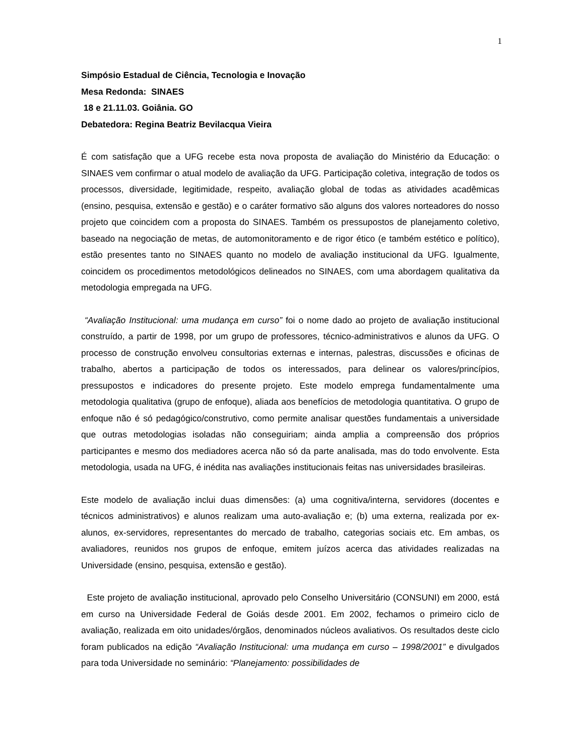1
Simpósio Estadual de Ciência, Tecnologia e Inovação
Mesa Redonda: SINAES
18 e 21.11.03. Goiânia. GO
Debatedora: Regina Beatriz Bevilacqua Vieira
É com satisfação que a UFG recebe esta nova proposta de avaliação do Ministério da Educação: o SINAES vem confirmar o atual modelo de avaliação da UFG. Participação coletiva, integração de todos os processos, diversidade, legitimidade, respeito, avaliação global de todas as atividades acadêmicas (ensino, pesquisa, extensão e gestão) e o caráter formativo são alguns dos valores norteadores do nosso projeto que coincidem com a proposta do SINAES. Também os pressupostos de planejamento coletivo, baseado na negociação de metas, de automonitoramento e de rigor ético (e também estético e político), estão presentes tanto no SINAES quanto no modelo de avaliação institucional da UFG. Igualmente, coincidem os procedimentos metodológicos delineados no SINAES, com uma abordagem qualitativa da metodologia empregada na UFG.
“Avaliação Institucional: uma mudança em curso” foi o nome dado ao projeto de avaliação institucional construído, a partir de 1998, por um grupo de professores, técnico-administrativos e alunos da UFG. O processo de construção envolveu consultorias externas e internas, palestras, discussões e oficinas de trabalho, abertos a participação de todos os interessados, para delinear os valores/princípios, pressupostos e indicadores do presente projeto. Este modelo emprega fundamentalmente uma metodologia qualitativa (grupo de enfoque), aliada aos benefícios de metodologia quantitativa. O grupo de enfoque não é só pedagógico/construtivo, como permite analisar questões fundamentais a universidade que outras metodologias isoladas não conseguiriam; ainda amplia a compreensão dos próprios participantes e mesmo dos mediadores acerca não só da parte analisada, mas do todo envolvente. Esta metodologia, usada na UFG, é inédita nas avaliações institucionais feitas nas universidades brasileiras.
Este modelo de avaliação inclui duas dimensões: (a) uma cognitiva/interna, servidores (docentes e técnicos administrativos) e alunos realizam uma auto-avaliação e; (b) uma externa, realizada por ex-alunos, ex-servidores, representantes do mercado de trabalho, categorias sociais etc. Em ambas, os avaliadores, reunidos nos grupos de enfoque, emitem juízos acerca das atividades realizadas na Universidade (ensino, pesquisa, extensão e gestão).
Este projeto de avaliação institucional, aprovado pelo Conselho Universitário (CONSUNI) em 2000, está em curso na Universidade Federal de Goiás desde 2001. Em 2002, fechamos o primeiro ciclo de avaliação, realizada em oito unidades/órgãos, denominados núcleos avaliativos. Os resultados deste ciclo foram publicados na edição “Avaliação Institucional: uma mudança em curso – 1998/2001” e divulgados para toda Universidade no seminário: “Planejamento: possibilidades de